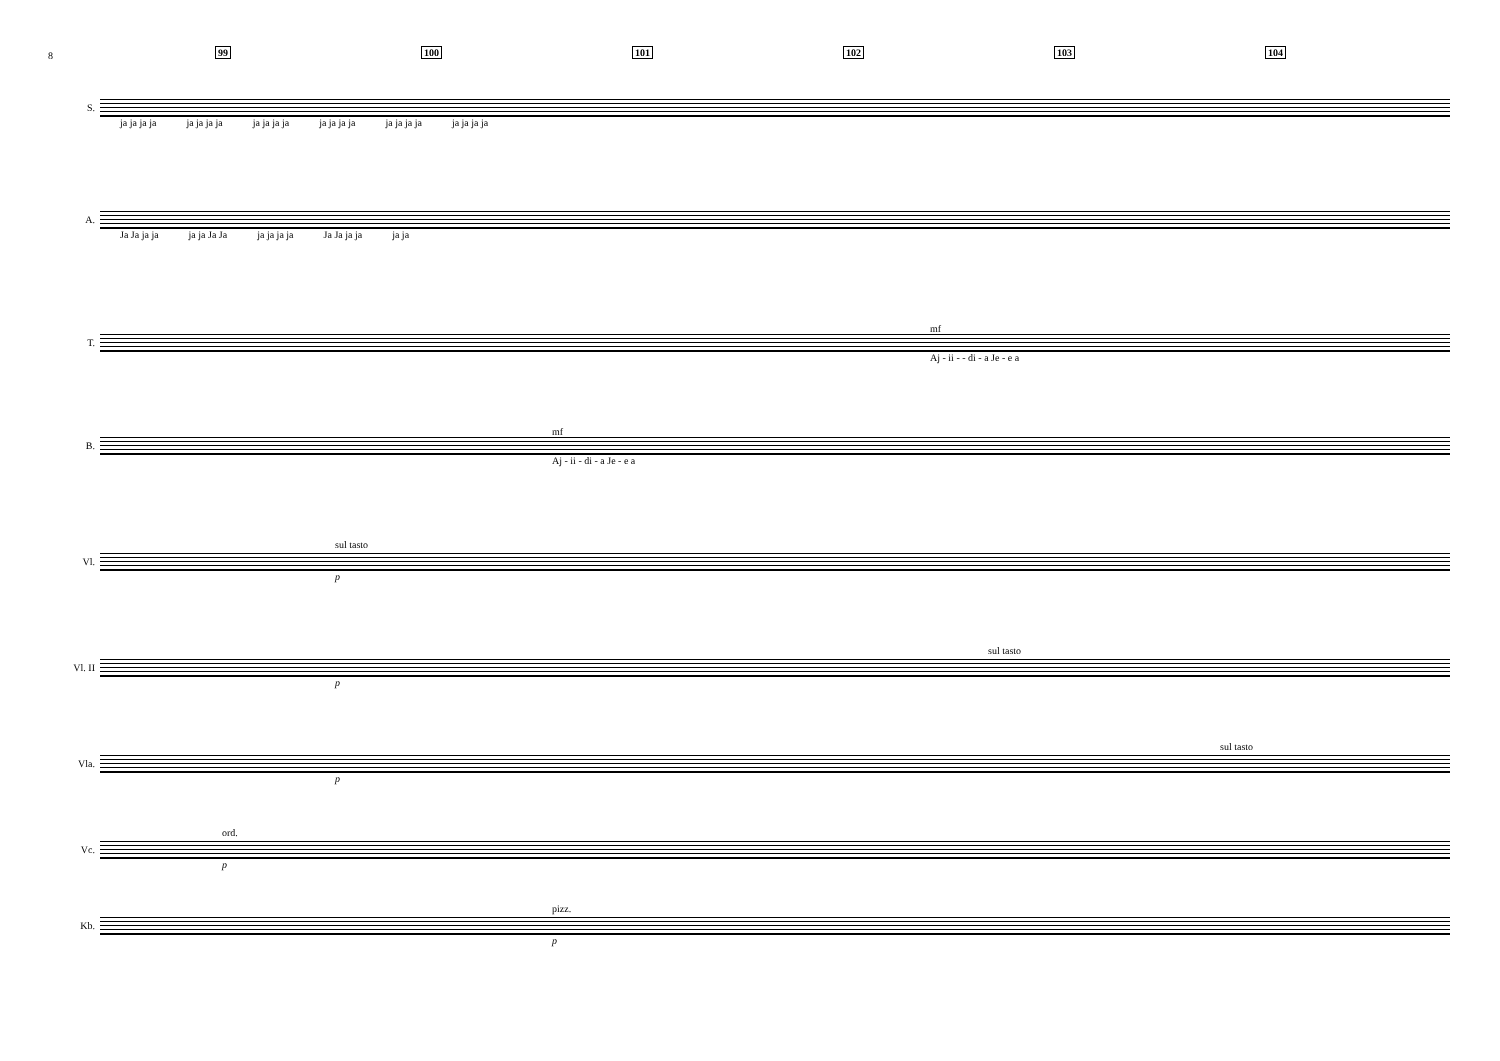8
99 100 101 102 103 104
S.
ja ja ja ja ja ja ja ja ja ja ja ja ja ja ja ja ja ja ja ja ja ja ja ja
A.
Ja Ja ja ja ja ja Ja Ja ja ja ja ja Ja Ja ja ja ja ja
mf
T.
Aj - ii - - di - a Je - e a
mf
B.
Aj - ii - di - a Je - e a
sul tasto
Vl.
p
sul tasto
Vl. II
p
sul tasto
Vla.
p
ord.
Vc.
p
pizz.
Kb.
p